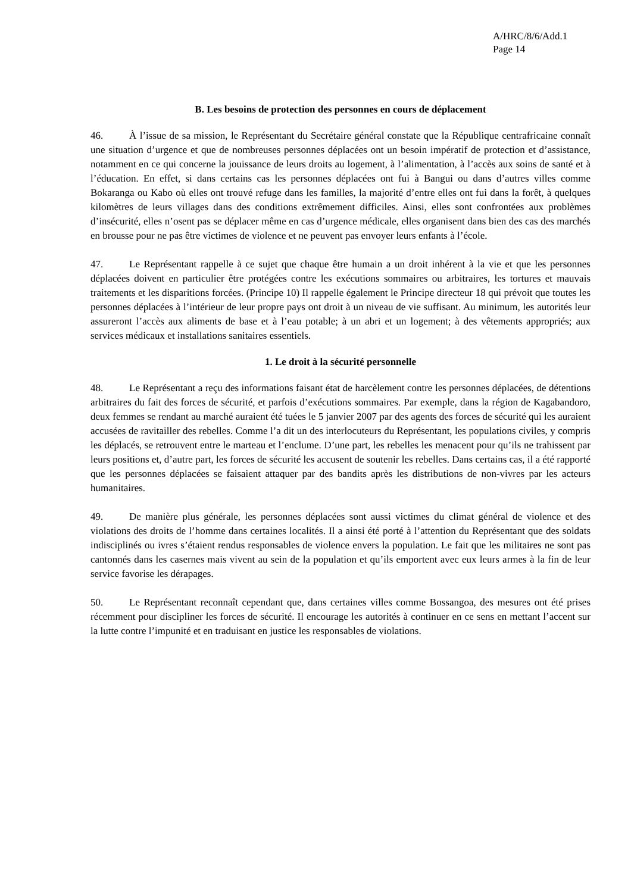A/HRC/8/6/Add.1
Page 14
B. Les besoins de protection des personnes en cours de déplacement
46. À l’issue de sa mission, le Représentant du Secrétaire général constate que la République centrafricaine connaît une situation d’urgence et que de nombreuses personnes déplacées ont un besoin impératif de protection et d’assistance, notamment en ce qui concerne la jouissance de leurs droits au logement, à l’alimentation, à l’accès aux soins de santé et à l’éducation. En effet, si dans certains cas les personnes déplacées ont fui à Bangui ou dans d’autres villes comme Bokaranga ou Kabo où elles ont trouvé refuge dans les familles, la majorité d’entre elles ont fui dans la forêt, à quelques kilomètres de leurs villages dans des conditions extrêmement difficiles. Ainsi, elles sont confrontées aux problèmes d’insécurité, elles n’osent pas se déplacer même en cas d’urgence médicale, elles organisent dans bien des cas des marchés en brousse pour ne pas être victimes de violence et ne peuvent pas envoyer leurs enfants à l’école.
47. Le Représentant rappelle à ce sujet que chaque être humain a un droit inhérent à la vie et que les personnes déplacées doivent en particulier être protégées contre les exécutions sommaires ou arbitraires, les tortures et mauvais traitements et les disparitions forcées. (Principe 10) Il rappelle également le Principe directeur 18 qui prévoit que toutes les personnes déplacées à l’intérieur de leur propre pays ont droit à un niveau de vie suffisant. Au minimum, les autorités leur assureront l’accès aux aliments de base et à l’eau potable; à un abri et un logement; à des vêtements appropriés; aux services médicaux et installations sanitaires essentiels.
1. Le droit à la sécurité personnelle
48. Le Représentant a reçu des informations faisant état de harcèlement contre les personnes déplacées, de détentions arbitraires du fait des forces de sécurité, et parfois d’exécutions sommaires. Par exemple, dans la région de Kagabandoro, deux femmes se rendant au marché auraient été tuées le 5 janvier 2007 par des agents des forces de sécurité qui les auraient accusées de ravitailler des rebelles. Comme l’a dit un des interlocuteurs du Représentant, les populations civiles, y compris les déplacés, se retrouvent entre le marteau et l’enclume. D’une part, les rebelles les menacent pour qu’ils ne trahissent par leurs positions et, d’autre part, les forces de sécurité les accusent de soutenir les rebelles. Dans certains cas, il a été rapporté que les personnes déplacées se faisaient attaquer par des bandits après les distributions de non-vivres par les acteurs humanitaires.
49. De manière plus générale, les personnes déplacées sont aussi victimes du climat général de violence et des violations des droits de l’homme dans certaines localités. Il a ainsi été porté à l’attention du Représentant que des soldats indisciplinés ou ivres s’étaient rendus responsables de violence envers la population. Le fait que les militaires ne sont pas cantonnés dans les casernes mais vivent au sein de la population et qu’ils emportent avec eux leurs armes à la fin de leur service favorise les dérapages.
50. Le Représentant reconnaît cependant que, dans certaines villes comme Bossangoa, des mesures ont été prises récemment pour discipliner les forces de sécurité. Il encourage les autorités à continuer en ce sens en mettant l’accent sur la lutte contre l’impunité et en traduisant en justice les responsables de violations.